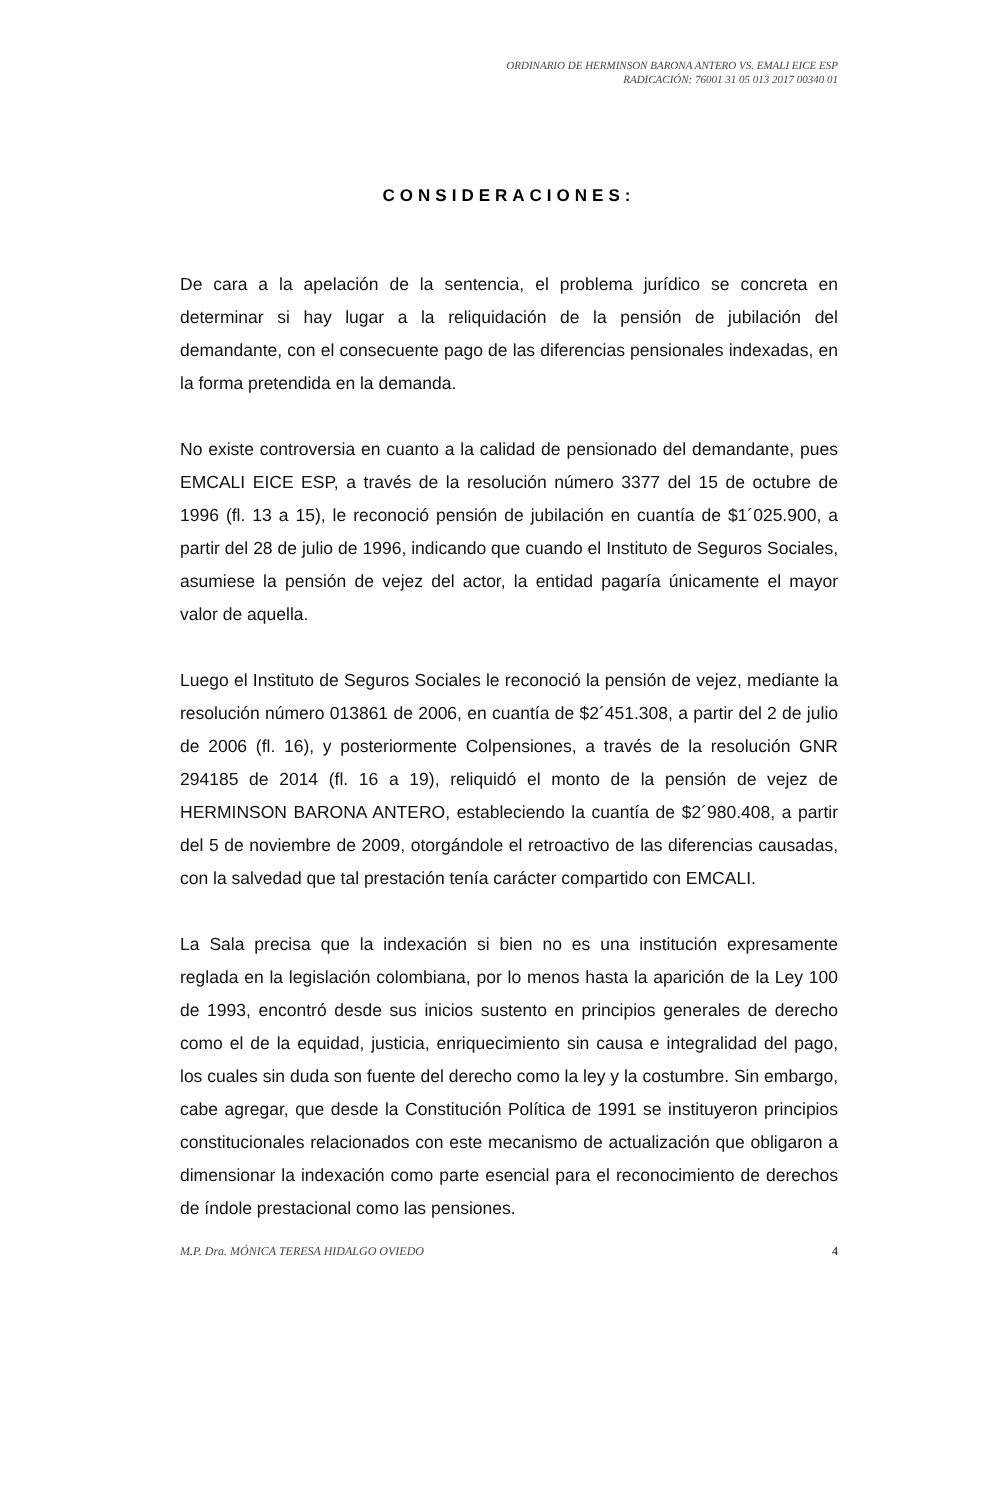ORDINARIO DE HERMINSON BARONA ANTERO VS. EMALI EICE ESP
RADICACIÓN: 76001 31 05 013 2017 00340 01
CONSIDERACIONES:
De cara a la apelación de la sentencia, el problema jurídico se concreta en determinar si hay lugar a la reliquidación de la pensión de jubilación del demandante, con el consecuente pago de las diferencias pensionales indexadas, en la forma pretendida en la demanda.
No existe controversia en cuanto a la calidad de pensionado del demandante, pues EMCALI EICE ESP, a través de la resolución número 3377 del 15 de octubre de 1996 (fl. 13 a 15), le reconoció pensión de jubilación en cuantía de $1´025.900, a partir del 28 de julio de 1996, indicando que cuando el Instituto de Seguros Sociales, asumiese la pensión de vejez del actor, la entidad pagaría únicamente el mayor valor de aquella.
Luego el Instituto de Seguros Sociales le reconoció la pensión de vejez, mediante la resolución número 013861 de 2006, en cuantía de $2´451.308, a partir del 2 de julio de 2006 (fl. 16), y posteriormente Colpensiones, a través de la resolución GNR 294185 de 2014 (fl. 16 a 19), reliquidó el monto de la pensión de vejez de HERMINSON BARONA ANTERO, estableciendo la cuantía de $2´980.408, a partir del 5 de noviembre de 2009, otorgándole el retroactivo de las diferencias causadas, con la salvedad que tal prestación tenía carácter compartido con EMCALI.
La Sala precisa que la indexación si bien no es una institución expresamente reglada en la legislación colombiana, por lo menos hasta la aparición de la Ley 100 de 1993, encontró desde sus inicios sustento en principios generales de derecho como el de la equidad, justicia, enriquecimiento sin causa e integralidad del pago, los cuales sin duda son fuente del derecho como la ley y la costumbre. Sin embargo, cabe agregar, que desde la Constitución Política de 1991 se instituyeron principios constitucionales relacionados con este mecanismo de actualización que obligaron a dimensionar la indexación como parte esencial para el reconocimiento de derechos de índole prestacional como las pensiones.
M.P. Dra. MÓNICA TERESA HIDALGO OVIEDO 4